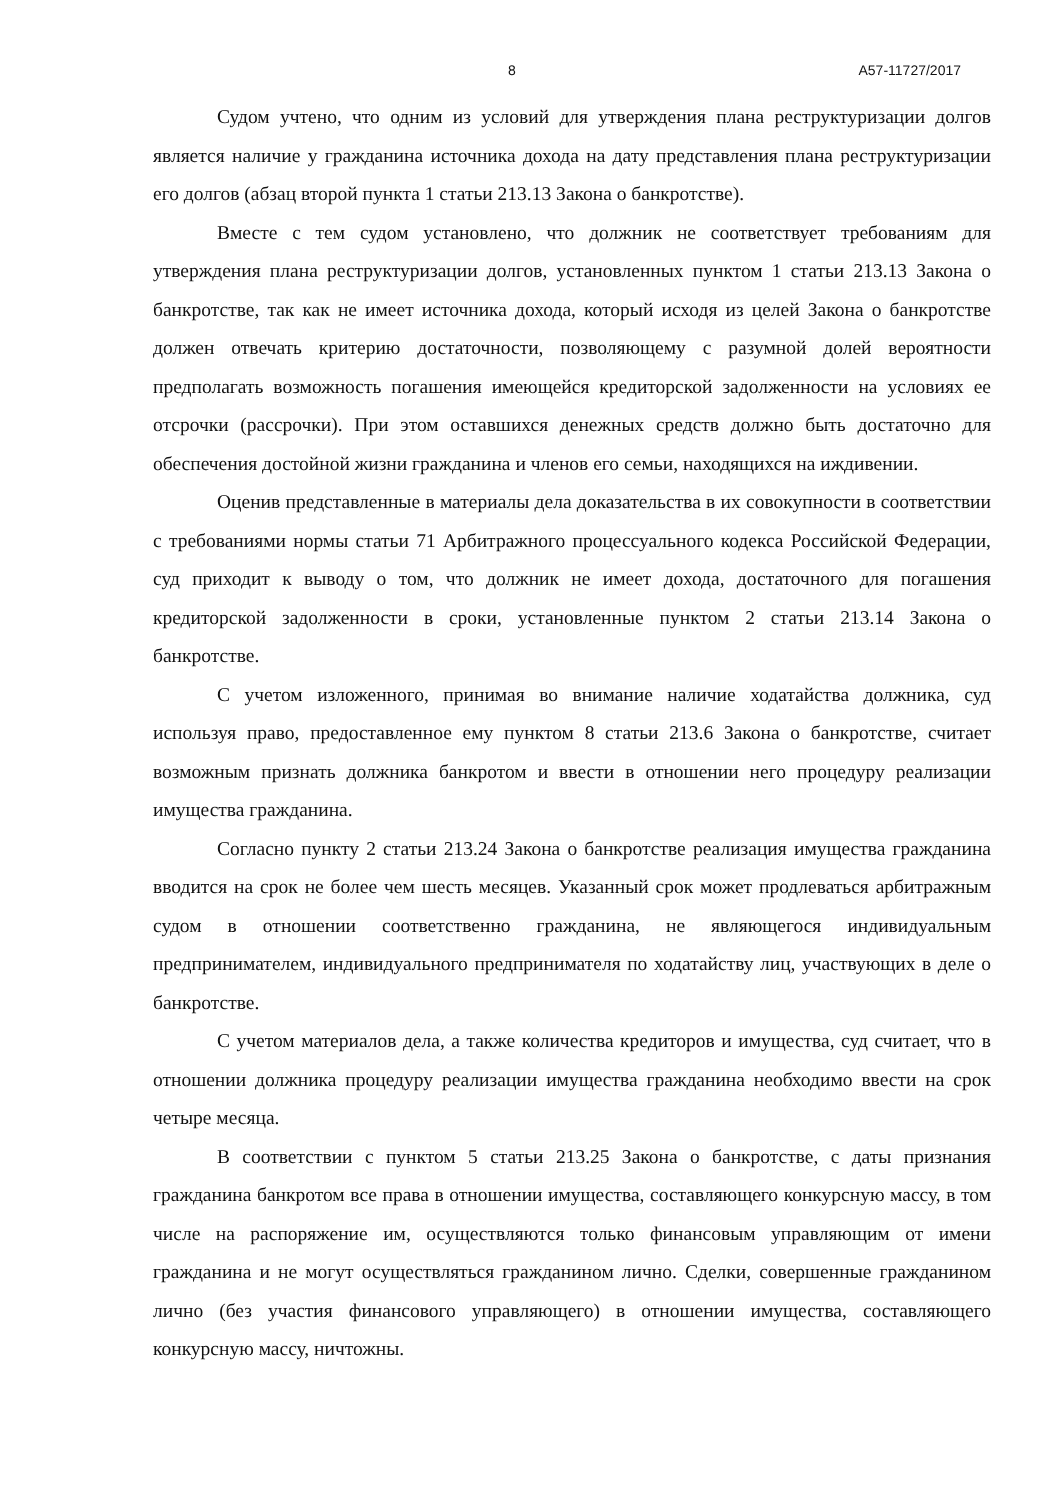8 А57-11727/2017
Судом учтено, что одним из условий для утверждения плана реструктуризации долгов является наличие у гражданина источника дохода на дату представления плана реструктуризации его долгов (абзац второй пункта 1 статьи 213.13 Закона о банкротстве).
Вместе с тем судом установлено, что должник не соответствует требованиям для утверждения плана реструктуризации долгов, установленных пунктом 1 статьи 213.13 Закона о банкротстве, так как не имеет источника дохода, который исходя из целей Закона о банкротстве должен отвечать критерию достаточности, позволяющему с разумной долей вероятности предполагать возможность погашения имеющейся кредиторской задолженности на условиях ее отсрочки (рассрочки). При этом оставшихся денежных средств должно быть достаточно для обеспечения достойной жизни гражданина и членов его семьи, находящихся на иждивении.
Оценив представленные в материалы дела доказательства в их совокупности в соответствии с требованиями нормы статьи 71 Арбитражного процессуального кодекса Российской Федерации, суд приходит к выводу о том, что должник не имеет дохода, достаточного для погашения кредиторской задолженности в сроки, установленные пунктом 2 статьи 213.14 Закона о банкротстве.
С учетом изложенного, принимая во внимание наличие ходатайства должника, суд используя право, предоставленное ему пунктом 8 статьи 213.6 Закона о банкротстве, считает возможным признать должника банкротом и ввести в отношении него процедуру реализации имущества гражданина.
Согласно пункту 2 статьи 213.24 Закона о банкротстве реализация имущества гражданина вводится на срок не более чем шесть месяцев. Указанный срок может продлеваться арбитражным судом в отношении соответственно гражданина, не являющегося индивидуальным предпринимателем, индивидуального предпринимателя по ходатайству лиц, участвующих в деле о банкротстве.
С учетом материалов дела, а также количества кредиторов и имущества, суд считает, что в отношении должника процедуру реализации имущества гражданина необходимо ввести на срок четыре месяца.
В соответствии с пунктом 5 статьи 213.25 Закона о банкротстве, с даты признания гражданина банкротом все права в отношении имущества, составляющего конкурсную массу, в том числе на распоряжение им, осуществляются только финансовым управляющим от имени гражданина и не могут осуществляться гражданином лично. Сделки, совершенные гражданином лично (без участия финансового управляющего) в отношении имущества, составляющего конкурсную массу, ничтожны.